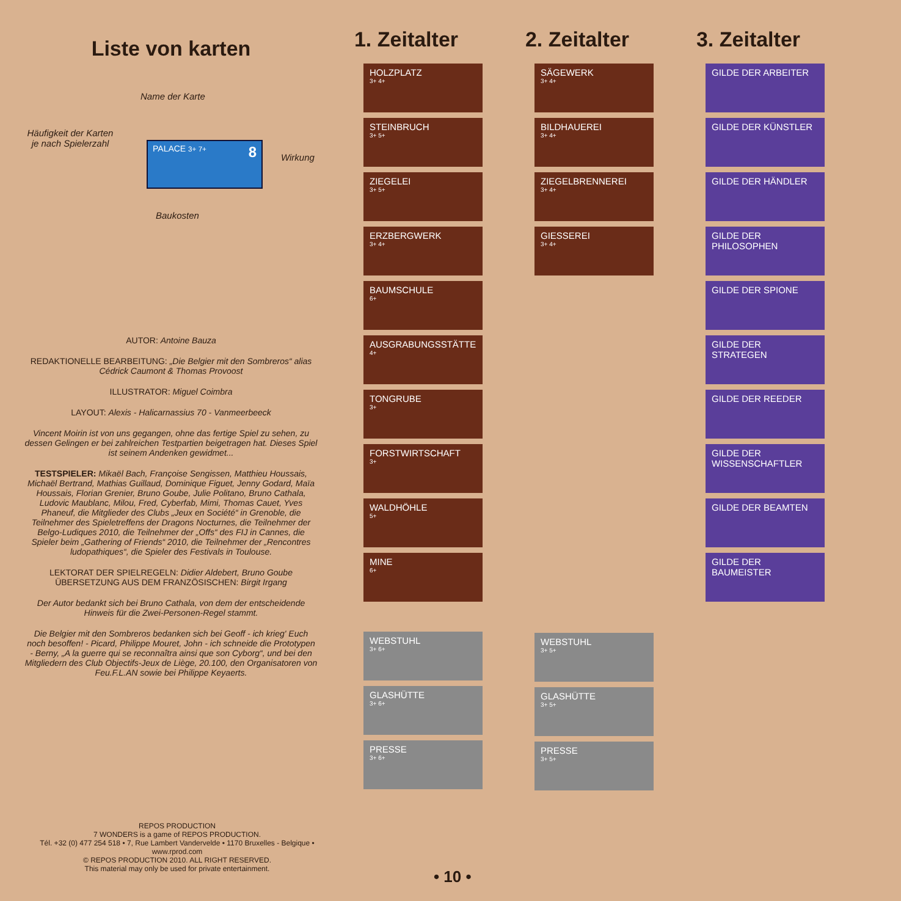Liste von karten
Name der Karte
Häufigkeit der Karten je nach Spielerzahl
PALACE 3+ 7+ 8
Wirkung
Baukosten
AUTOR: Antoine Bauza
REDAKTIONELLE BEARBEITUNG: „Die Belgier mit den Sombreros“ alias Cédrick Caumont & Thomas Provoost
ILLUSTRATOR: Miguel Coimbra
LAYOUT: Alexis - Halicarnassius 70 - Vanmeerbeeck
Vincent Moirin ist von uns gegangen, ohne das fertige Spiel zu sehen, zu dessen Gelingen er bei zahlreichen Testpartien beigetragen hat. Dieses Spiel ist seinem Andenken gewidmet...
TESTSPIELER: Mikaël Bach, Françoise Sengissen, Matthieu Houssais, Michaël Bertrand, Mathias Guillaud, Dominique Figuet, Jenny Godard, Maïa Houssais, Florian Grenier, Bruno Goube, Julie Politano, Bruno Cathala, Ludovic Maublanc, Milou, Fred, Cyberfab, Mimi, Thomas Cauet, Yves Phaneuf, die Mitglieder des Clubs „Jeux en Société“ in Grenoble, die Teilnehmer des Spieletreffens der Dragons Nocturnes, die Teilnehmer der Belgo-Ludiques 2010, die Teilnehmer der „Offs“ des FIJ in Cannes, die Spieler beim „Gathering of Friends“ 2010, die Teilnehmer der „Rencontres ludopathiques“, die Spieler des Festivals in Toulouse.
LEKTORAT DER SPIELREGELN: Didier Aldebert, Bruno Goube
ÜBERSETZUNG AUS DEM FRANZÖSISCHEN: Birgit Irgang
Der Autor bedankt sich bei Bruno Cathala, von dem der entscheidende Hinweis für die Zwei-Personen-Regel stammt.
Die Belgier mit den Sombreros bedanken sich bei Geoff - ich krieg' Euch noch besoffen! - Picard, Philippe Mouret, John - ich schneide die Prototypen - Berny, „A la guerre qui se reconnaîtra ainsi que son Cyborg“, und bei den Mitgliedern des Club Objectifs-Jeux de Liège, 20.100, den Organisatoren von Feu.F.L.AN sowie bei Philippe Keyaerts.
REPOS PRODUCTION
7 WONDERS is a game of REPOS PRODUCTION.
Tél. +32 (0) 477 254 518 • 7, Rue Lambert Vandervelde • 1170 Bruxelles - Belgique •
www.rprod.com
© REPOS PRODUCTION 2010. ALL RIGHT RESERVED.
This material may only be used for private entertainment.
• 10 •
1. Zeitalter
HOLZPLATZ
3+ 4+
STEINBRUCH
3+ 5+
ZIEGELEI
3+ 5+
ERZBERGWERK
3+ 4+
BAUMSCHULE
6+
AUSGRABUNGSSTÄTTE
4+
TONGRUBE
3+
FORSTWIRTSCHAFT
3+
WALDHÖHLE
5+
MINE
6+
WEBSTUHL
3+ 6+
GLASHÜTTE
3+ 6+
PRESSE
3+ 6+
2. Zeitalter
SÄGEWERK
3+ 4+
BILDHAUEREI
3+ 4+
ZIEGELBRENNEREI
3+ 4+
GIESSEREI
3+ 4+
WEBSTUHL
3+ 5+
GLASHÜTTE
3+ 5+
PRESSE
3+ 5+
3. Zeitalter
GILDE DER ARBEITER
GILDE DER KÜNSTLER
GILDE DER HÄNDLER
GILDE DER PHILOSOPHEN
GILDE DER SPIONE
GILDE DER STRATEGEN
GILDE DER REEDER
GILDE DER WISSENSCHAFTLER
GILDE DER BEAMTEN
GILDE DER BAUMEISTER